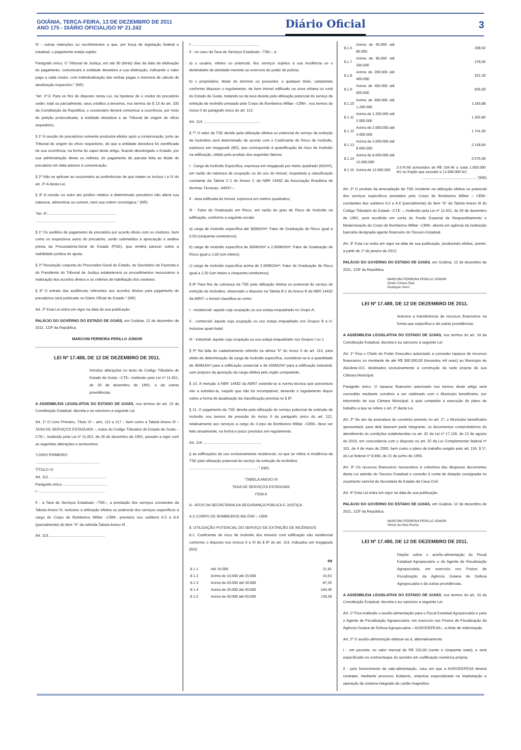GOIÂNIA, TERÇA-FEIRA, 13 DE DEZEMBRO DE 2011
ANO 175 - DIÁRIO OFICIAL/GO Nº 21.242
Diário Oficial 3
IV - outras retenções ou recolhimentos a que, por força de legislação federal e estadual, o pagamento esteja sujeito.
Parágrafo único. O Tribunal de Justiça, em até 30 (trinta) dias da data da efetivação do pagamento, comunicará à entidade devedora a sua efetivação, indicando o valor pago a cada credor, com individualização das verbas pagas e memória de cálculo de atualização respectivo." (NR)
"Art. 2º-E Para os fins do disposto nesta Lei, na hipótese de o credor do precatório ceder, total ou parcialmente, seus créditos a terceiros, nos termos do § 13 do art. 100 da Constituição da República, o cessionário deverá comunicar a ocorrência, por meio de petição protocolizada, à entidade devedora e ao Tribunal de origem do ofício requisitório.
§ 1º A cessão de precatórios somente produzirá efeitos após a comprovação, junto ao Tribunal de origem do ofício requisitório, de que a entidade devedora foi cientificada de sua ocorrência, na forma do caput deste artigo, ficando desobrigado o Estado, por sua administração direta ou indireta, do pagamento de parcela feita ao titular do precatório em data anterior à comunicação.
§ 2º Não se aplicam ao cessionário as preferências de que tratam os incisos I a IV do art. 2º-A desta Lei.
§ 3º A cessão ou outro ato jurídico relativo a determinado precatório não altera sua natureza, alimentícia ou comum, nem sua ordem cronológica." (NR)
"Art. 4º...................................................................
..............................................................................
§ 1º Os pedidos de pagamento de precatório por acordo direto com os credores, bem como os respectivos autos do precatório, serão submetidos à apreciação e análise prévia da Procuradoria-Geral do Estado (PGE), que emitirá parecer sobre a viabilidade jurídica do ajuste.
§ 2º Resolução conjunta do Procurador-Geral do Estado, do Secretário da Fazenda e do Presidente do Tribunal de Justiça estabelecerá os procedimentos necessários à realização dos acordos diretos e os critérios de habilitação dos credores.
§ 3º O extrato das audiências referentes aos acordos diretos para pagamento de precatórios será publicado no Diário Oficial do Estado." (NR)
Art. 2º Esta Lei entra em vigor na data de sua publicação.
PALÁCIO DO GOVERNO DO ESTADO DE GOIÁS, em Goiânia, 12 de dezembro de 2011, 123º da República.
MARCONI FERREIRA PERILLO JÚNIOR
LEI Nº 17.488, DE 12 DE DEZEMBRO DE 2011.
Introduz alterações no texto do Código Tributário do Estado de Goiás –CTE– instituído pela Lei nº 11.651, de 26 de dezembro de 1991, e dá outras providências.
A ASSEMBLEIA LEGISLATIVA DO ESTADO DE GOIÁS, nos termos do art. 10 da Constituição Estadual, decreta e eu sanciono a seguinte Lei:
Art. 1º O Livro Primeiro, Título VI – arts. 112 a 117 – bem como a Tabela Anexo III – TAXA DE SERVIÇOS ESTADUAIS –, todos do Código Tributário do Estado de Goiás –CTE–, instituído pela Lei nº 11.651, de 26 de dezembro de 1991, passam a viger com as seguintes alterações e acréscimos:
"LIVRO PRIMEIRO
..............................................................
TÍTULO VI
Art. 112 .......................................................
Parágrafo único ...........................................
I - ...............................................................
II - a Taxa de Serviços Estaduais –TSE–, a prestação dos serviços constantes da Tabela Anexo III, inclusive a utilização efetiva ou potencial dos serviços específicos a cargo do Corpo de Bombeiros Militar –CBM– previstos nos subitens A.5 e A.6 (parcialmente) do item "A" da referida Tabela Anexo III.
Art. 113.......................................................
I - ...............................................................
II - no caso da Taxa de Serviços Estaduais –TSE–, é:
a) o usuário, efetivo ou potencial, dos serviços sujeitos à sua incidência ou o destinatário de atividade inerente ao exercício do poder de polícia;
b) o proprietário, titular do domínio ou possuidor, a qualquer título, cadastrado conforme dispuser o regulamento, de bem imóvel edificado na zona urbana ou rural do Estado de Goiás, tratando-se da taxa devida pela utilização potencial do serviço de extinção de incêndio prestado pelo Corpo de Bombeiros Militar –CBM–, nos termos do inciso II do parágrafo único do art. 112.
Art. 114. ......................................................
§ 7º O valor da TSE devido pela utilização efetiva ou potencial do serviço de extinção de incêndios será determinado de acordo com o Coeficiente de Risco de Incêndio, expresso em megajoule (MJ), que corresponde à quantificação de risco de incêndio na edificação, obtido pelo produto dos seguintes fatores:
I - Carga de Incêndio Específica, expressa em megajoule por metro quadrado (MJ/m²), em razão da natureza da ocupação ou do uso do imóvel, respeitada a classificação constante da Tabela C-1 do Anexo C da NBR 14432 da Associação Brasileira de Normas Técnicas –ABNT–;
II - área edificada do imóvel, expressa em metros quadrados;
III - Fator de Graduação em Risco, em razão do grau de Risco de Incêndio na edificação, conforme a seguinte escala:
a) carga de incêndio específica até 300MJ/m²: Fator de Graduação de Risco igual a 0,50 (cinquenta centésimos);
b) carga de incêndio específica de 300MJ/m² a 2.000MJ/m²: Fator de Graduação de Risco igual a 1,00 (um inteiro);
c) carga de incêndio específica acima de 2.000MJ/m²: Fator de Graduação de Risco igual a 1,50 (um inteiro e cinquenta centésimos).
§ 8º Para fins de cobrança da TSE pela utilização efetiva ou potencial do serviço de extinção de incêndios, observado o disposto na Tabela B-1 do Anexo B da NBR 14432 da ABNT, o imóvel classifica-se como:
I - residencial: aquele cuja ocupação ou uso esteja enquadrado no Grupo A;
II - comercial: aquele cuja ocupação ou uso esteja enquadrado nos Grupos B a H, inclusive apart-hotel;
III - industrial: aquele cuja ocupação ou uso esteja enquadrado nos Grupos I ou J.
§ 9º Na falta do cadastramento referido na alínea "b" do inciso II do art. 113, para efeito de determinação da carga de incêndio específica, considerar-se-á a quantidade de 400MJ/m² para a edificação comercial e de 500MJ/m² para a edificação industrial, sem prejuízo da apuração da carga efetiva pelo órgão competente.
§ 10. A menção à NBR 14432 da ABNT estende-se à norma técnica que porventura vier a substituí-la, naquilo que não for incompatível, devendo o regulamento dispor sobre a forma de atualização da classificação prevista no § 8º.
§ 11. O pagamento da TSE devida pela utilização do serviço potencial de extinção de incêndio nos termos da previsão do inciso II do parágrafo único do art. 112, relativamente aos serviços a cargo do Corpo de Bombeiros Militar –CBM– deve ser feito anualmente, na forma e prazo previstos em regulamento.
Art. 116 ........................................................
j) as edificações de uso exclusivamente residencial, no que se refere à incidência da TSE pela utilização potencial do serviço de extinção de incêndios.
..................................................................." (NR)
"TABELA ANEXO III
TAXA DE SERVIÇOS ESTADUAIS
ITEM A
A - ATOS DA SECRETARIA DA SEGURANÇA PÚBLICA E JUSTIÇA
A.5 CORPO DE BOMBEIROS MILITAR – CBM
8. UTILIZAÇÃO POTENCIAL DO SERVIÇO DE EXTINÇÃO DE INCÊNDIOS
8.1. Coeficiente de risco de incêndio dos imóveis com edificação não residencial conforme o disposto nos incisos II e III do § 8º do art. 114, indicados em megajoule (MJ):
| | | R$ |
| --- | --- | --- |
| 8.1.1 | Até 10.000 | 21,81 |
| 8.1.2 | Acima de 10.000 até 20.000 | 43,63 |
| 8.1.3 | Acima de 20.000 até 30.000 | 87,25 |
| 8.1.4 | Acima de 30.000 até 40.000 | 104,46 |
| 8.1.5 | Acima de 40.000 até 60.000 | 139,28 |
| 8.1.6 | Acima de 60.000 até 80.000 | 208,92 |
| 8.1.7 | Acima de 80.000 até 200.000 | 278,56 |
| 8.1.8 | Acima de 200.000 até 400.000 | 522,30 |
| 8.1.9 | Acima de 400.000 até 600.000 | 835,68 |
| 8.1.10 | Acima de 600.000 até 1.200.000 | 1.183,88 |
| 8.1.11 | Acima de 1.200.000 até 2.000.000 | 1.392,80 |
| 8.1.12 | Acima de 2.000.000 até 4.000.000 | 1.741,00 |
| 8.1.13 | Acima de 4.000.000 até 8.000.000 | 2.158,84 |
| 8.1.14 | Acima de 8.000.000 até 12.000.000 | 2.576,68 |
| 8.1.15 | Acima de 12.000.000 | 2.576,68 acrescidos de R$ 104,46 a cada 1.000.000 MJ ou fração que exceder a 12.000.000 MJ |
....................................................."(NR)
Art. 2º O produto da arrecadação da TSE incidente na utilização efetiva ou potencial dos serviços específicos prestados pelo Corpo de Bombeiros Militar – CBM– constantes dos subitens A.5 e A.6 (parcialmente) do item "A" da Tabela Anexo III do Código Tributário do Estado –CTE –, instituído pela Lei nº 11.651, de 26 de dezembro de 1991, será recolhido em conta do Fundo Especial de Reaparelhamento e Modernização do Corpo de Bombeiros Militar –CBM– aberta em agência da instituição bancária designada agente financeiro do Tesouro Estadual.
Art. 3º Esta Lei entra em vigor na data de sua publicação, produzindo efeitos, porém, a partir de 1º de janeiro de 2012.
PALÁCIO DO GOVERNO DO ESTADO DE GOIÁS, em Goiânia, 12 de dezembro de 2011, 123º da República.
MARCONI FERREIRA PERILLO JÚNIOR
Simão Cirineu Dias
Giuseppe Vecci
LEI Nº 17.489, DE 12 DE DEZEMBRO DE 2011.
Autoriza a transferência de recursos financeiros na forma que especifica e dá outras providências.
A ASSEMBLEIA LEGISLATIVA DO ESTADO DE GOIÁS, nos termos do art. 10 da Constituição Estadual, decreta e eu sanciono a seguinte Lei:
Art. 1º Fica o Chefe do Poder Executivo autorizado a conceder repasse de recursos financeiros no montante de até R$ 300.000,00 (trezentos mil reais) ao Município de Alexânia-GO, destinados exclusivamente à construção da sede própria de sua Câmara Municipal.
Parágrafo único. O repasse financeiro autorizado nos termos deste artigo será concedido mediante convênio a ser celebrado com o Município beneficiário, por intermédio de sua Câmara Municipal, à qual competirá a execução do plano de trabalho a que se refere o art. 2º desta Lei.
Art. 2º No ato da assinatura do convênio previsto no art. 1º, o Município beneficiário apresentará, para dele fazerem parte integrante, os documentos comprobatórios do atendimento às condições estabelecidas no art. 31 da Lei nº 17.126, de 12 de agosto de 2010, em consonância com o disposto no art. 25 da Lei Complementar federal nº 101, de 4 de maio de 2000, bem como o plano de trabalho exigido pelo art. 116, § 1º, da Lei federal nº 8.666, de 21 de junho de 1993.
Art. 3º Os recursos financeiros necessários à cobertura das despesas decorrentes desta Lei advirão do Tesouro Estadual e correrão à conta de dotação consignada no orçamento setorial da Secretaria de Estado da Casa Civil.
Art. 4º Esta Lei entra em vigor na data de sua publicação.
PALÁCIO DO GOVERNO DO ESTADO DE GOIÁS, em Goiânia, 12 de dezembro de 2011, 123º da República.
MARCONI FERREIRA PERILLO JÚNIOR
Vilmar da Silva Rocha
LEI Nº 17.490, DE 12 DE DEZEMBRO DE 2011.
Dispõe sobre o auxílio-alimentação do Fiscal Estadual Agropecuário e do Agente de Fiscalização Agropecuária, em exercício nos Postos de Fiscalização da Agência Goiana de Defesa Agropecuária e dá outras providências.
A ASSEMBLEIA LEGISLATIVA DO ESTADO DE GOIÁS, nos termos do art. 10 da Constituição Estadual, decreta e eu sanciono a seguinte Lei:
Art. 1º Fica instituído o auxílio-alimentação para o Fiscal Estadual Agropecuário e para o Agente de Fiscalização Agropecuária, em exercício nos Postos de Fiscalização da Agência Goiana de Defesa Agropecuária – AGRODEFESA–, a título de indenização.
Art. 2º O auxílio-alimentação efetivar-se-á, alternativamente:
I - em pecúnia, no valor mensal de R$ 150,00 (cento e cinquenta reais), e será especificado no contracheque do servidor em codificação numérica própria;
II - pelo fornecimento de vale-alimentação, caso em que a AGRODEFESA deverá contratar, mediante processo licitatório, empresa especializada na implantação e operação de sistema integrado de cartão magnético.